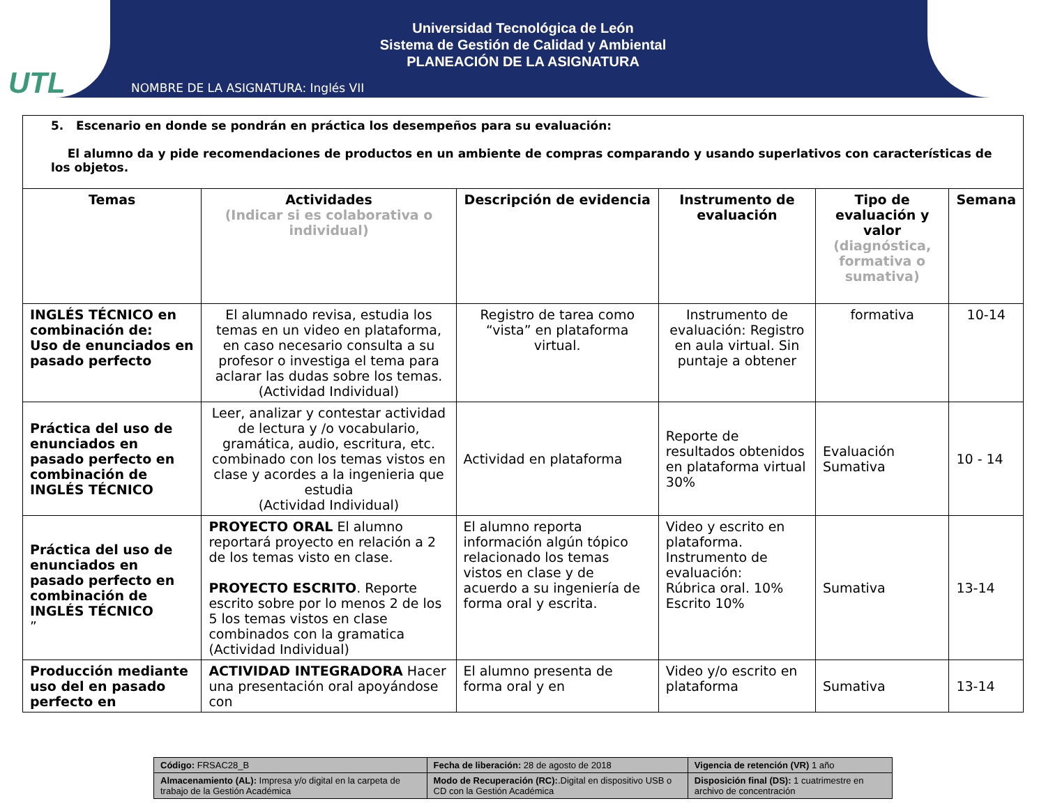UTL
Universidad Tecnológica de León
Sistema de Gestión de Calidad y Ambiental
PLANEACIÓN DE LA ASIGNATURA
NOMBRE DE LA ASIGNATURA: Inglés VII
| 5. Escenario en donde se pondrán en práctica los desempeños para su evaluación: El alumno da y pide recomendaciones de productos en un ambiente de compras comparando y usando superlativos con características de los objetos. | | | | | |
| Temas | Actividades (Indicar si es colaborativa o individual) | Descripción de evidencia | Instrumento de evaluación | Tipo de evaluación y valor (diagnóstica, formativa o sumativa) | Semana |
| INGLÉS TÉCNICO en combinación de: Uso de enunciados en pasado perfecto | El alumnado revisa, estudia los temas en un video en plataforma, en caso necesario consulta a su profesor o investiga el tema para aclarar las dudas sobre los temas. (Actividad Individual) | Registro de tarea como “vista” en plataforma virtual. | Instrumento de evaluación: Registro en aula virtual. Sin puntaje a obtener | formativa | 10-14 |
| Práctica del uso de enunciados en pasado perfecto en combinación de INGLÉS TÉCNICO | Leer, analizar y contestar actividad de lectura y /o vocabulario, gramática, audio, escritura, etc. combinado con los temas vistos en clase y acordes a la ingenieria que estudia (Actividad Individual) | Actividad en plataforma | Reporte de resultados obtenidos en plataforma virtual 30% | Evaluación Sumativa | 10 - 14 |
| Práctica del uso de enunciados en pasado perfecto en combinación de INGLÉS TÉCNICO ” | PROYECTO ORAL El alumno reportará proyecto en relación a 2 de los temas visto en clase. PROYECTO ESCRITO . Reporte escrito sobre por lo menos 2 de los 5 los temas vistos en clase combinados con la gramatica (Actividad Individual) | El alumno reporta información algún tópico relacionado los temas vistos en clase y de acuerdo a su ingeniería de forma oral y escrita. | Video y escrito en plataforma. Instrumento de evaluación: Rúbrica oral. 10% Escrito 10% | Sumativa | 13-14 |
| Producción mediante uso del en pasado perfecto en | ACTIVIDAD INTEGRADORA Hacer una presentación oral apoyándose con | El alumno presenta de forma oral y en | Video y/o escrito en plataforma | Sumativa | 13-14 |
| Código: FRSAC28_B | Fecha de liberación: 28 de agosto de 2018 | Vigencia de retención (VR) 1 año |
| Almacenamiento (AL): Impresa y/o digital en la carpeta de trabajo de la Gestión Académica | Modo de Recuperación (RC): .Digital en dispositivo USB o CD con la Gestión Académica | Disposición final (DS): 1 cuatrimestre en archivo de concentración |